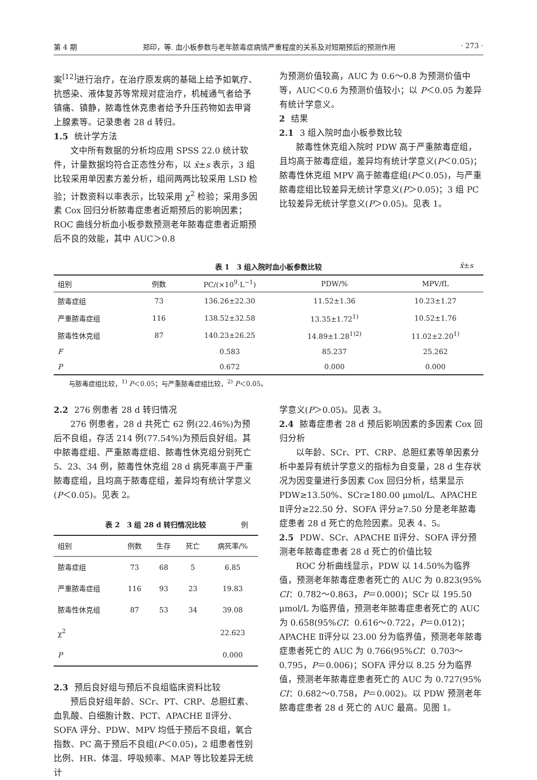第 4 期 郑印，等. 血小板参数与老年脓毒症病情严重程度的关系及对短期预后的预测作用 · 273 ·
案<sup>[12]</sup>进行治疗，在治疗原发病的基础上给予如氧疗、抗感染、液体复苏等常规对症治疗，机械通气者给予镇痛、镇静，脓毒性休克患者给予升压药物如去甲肾上腺素等。记录患者 28 d 转归。
1.5 统计学方法
文中所有数据的分析均应用 SPSS 22.0 统计软件，计量数据均符合正态性分布，以 x̄±s 表示，3 组比较采用单因素方差分析，组间两两比较采用 LSD 检验；计数资料以率表示，比较采用 χ<sup>2</sup> 检验；采用多因素 Cox 回归分析脓毒症患者近期预后的影响因素；ROC 曲线分析血小板参数预测老年脓毒症患者近期预后不良的效能，其中 AUC＞0.8
为预测价值较高，AUC 为 0.6～0.8 为预测价值中等，AUC＜0.6 为预测价值较小；以 P＜0.05 为差异有统计学意义。
2 结果
2.1 3 组入院时血小板参数比较
脓毒性休克组入院时 PDW 高于严重脓毒症组，且均高于脓毒症组，差异均有统计学意义(P＜0.05)；脓毒性休克组 MPV 高于脓毒症组(P＜0.05)，与严重脓毒症组比较差异无统计学意义(P＞0.05)；3 组 PC 比较差异无统计学意义(P＞0.05)。见表 1。
表 1　3 组入院时血小板参数比较 x̄±s
| 组别 | 例数 | PC/(×10<sup>9</sup>·L<sup>−1</sup>) | PDW/% | MPV/fL |
| --- | --- | --- | --- | --- |
| 脓毒症组 | 73 | 136.26±22.30 | 11.52±1.36 | 10.23±1.27 |
| 严重脓毒症组 | 116 | 138.52±32.58 | 13.35±1.72<sup>1)</sup> | 10.52±1.76 |
| 脓毒性休克组 | 87 | 140.23±26.25 | 14.89±1.28<sup>1)2)</sup> | 11.02±2.20<sup>1)</sup> |
| F | | 0.583 | 85.237 | 25.262 |
| P | | 0.672 | 0.000 | 0.000 |
与脓毒症组比较，<sup>1)</sup> P＜0.05；与严重脓毒症组比较，<sup>2)</sup> P＜0.05。
2.2 276 例患者 28 d 转归情况
276 例患者，28 d 共死亡 62 例(22.46%)为预后不良组，存活 214 例(77.54%)为预后良好组。其中脓毒症组、严重脓毒症组、脓毒性休克组分别死亡 5、23、34 例，脓毒性休克组 28 d 病死率高于严重脓毒症组，且均高于脓毒症组，差异均有统计学意义(P＜0.05)。见表 2。
表 2　3 组 28 d 转归情况比较 例
| 组别 | 例数 | 生存 | 死亡 | 病死率/% |
| --- | --- | --- | --- | --- |
| 脓毒症组 | 73 | 68 | 5 | 6.85 |
| 严重脓毒症组 | 116 | 93 | 23 | 19.83 |
| 脓毒性休克组 | 87 | 53 | 34 | 39.08 |
| χ<sup>2</sup> | | | | 22.623 |
| P | | | | 0.000 |
2.3 预后良好组与预后不良组临床资料比较
预后良好组年龄、SCr、PT、CRP、总胆红素、血乳酸、白细胞计数、PCT、APACHE Ⅱ评分、SOFA 评分、PDW、MPV 均低于预后不良组，氧合指数、PC 高于预后不良组(P＜0.05)，2 组患者性别比例、HR、体温、呼吸频率、MAP 等比较差异无统计
学意义(P＞0.05)。见表 3。
2.4 脓毒症患者 28 d 预后影响因素的多因素 Cox 回归分析
以年龄、SCr、PT、CRP、总胆红素等单因素分析中差异有统计学意义的指标为自变量，28 d 生存状况为因变量进行多因素 Cox 回归分析，结果显示 PDW≥13.50%、SCr≥180.00 μmol/L、APACHE Ⅱ评分≥22.50 分、SOFA 评分≥7.50 分是老年脓毒症患者 28 d 死亡的危险因素。见表 4、5。
2.5 PDW、SCr、APACHE Ⅱ评分、SOFA 评分预测老年脓毒症患者 28 d 死亡的价值比较
ROC 分析曲线显示，PDW 以 14.50%为临界值，预测老年脓毒症患者死亡的 AUC 为 0.823(95% CI：0.782～0.863，P＝0.000)；SCr 以 195.50 μmol/L 为临界值，预测老年脓毒症患者死亡的 AUC 为 0.658(95%CI：0.616～0.722，P＝0.012)；APACHE Ⅱ评分以 23.00 分为临界值，预测老年脓毒症患者死亡的 AUC 为 0.766(95%CI：0.703～0.795，P＝0.006)；SOFA 评分以 8.25 分为临界值，预测老年脓毒症患者死亡的 AUC 为 0.727(95% CI：0.682～0.758，P＝0.002)。以 PDW 预测老年脓毒症患者 28 d 死亡的 AUC 最高。见图 1。